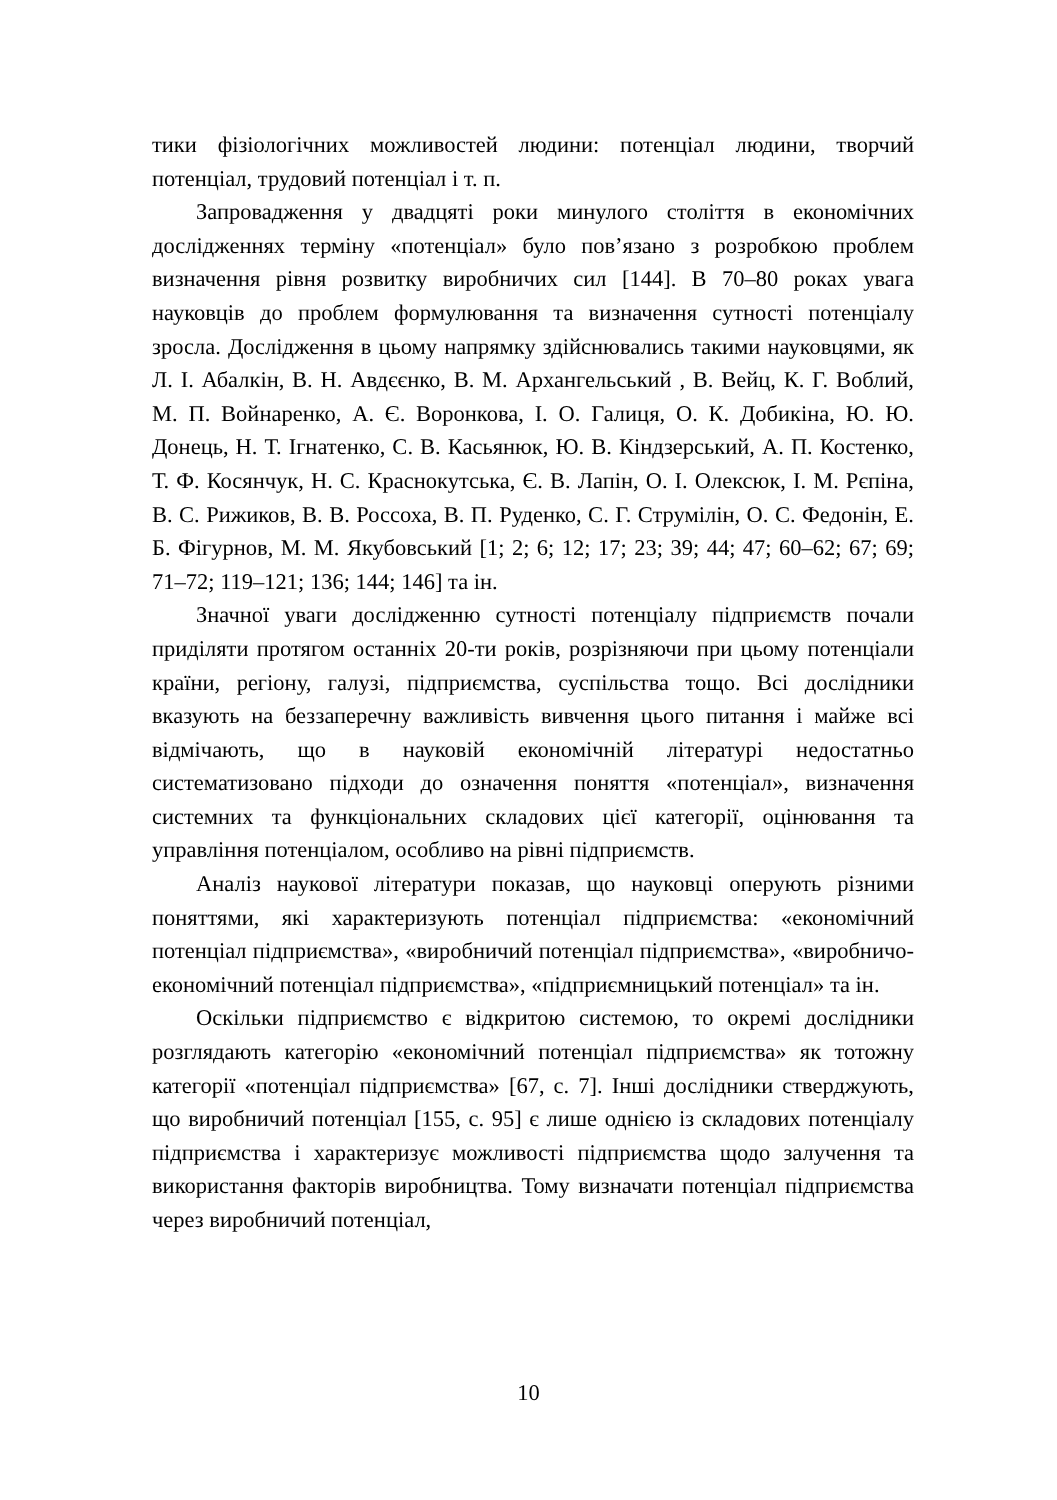тики фізіологічних можливостей людини: потенціал людини, творчий потенціал, трудовий потенціал і т. п.
Запровадження у двадцяті роки минулого століття в економічних дослідженнях терміну «потенціал» було пов’язано з розробкою проблем визначення рівня розвитку виробничих сил [144]. В 70–80 роках увага науковців до проблем формулювання та визначення сутності потенціалу зросла. Дослідження в цьому напрямку здійснювались такими науковцями, як Л. І. Абалкін, В. Н. Авдєєнко, В. М. Архангельський , В. Вейц, К. Г. Воблий, М. П. Войнаренко, А. Є. Воронкова, І. О. Галиця, О. К. Добикіна, Ю. Ю. Донець, Н. Т. Ігнатенко, С. В. Касьянюк, Ю. В. Кіндзерський, А. П. Костенко, Т. Ф. Косянчук, Н. С. Краснокутська, Є. В. Лапін, О. І. Олексюк, І. М. Рєпіна, В. С. Рижиков, В. В. Россоха, В. П. Руденко, С. Г. Струмілін, О. С. Федонін, Е. Б. Фігурнов, М. М. Якубовський [1; 2; 6; 12; 17; 23; 39; 44; 47; 60–62; 67; 69; 71–72; 119–121; 136; 144; 146] та ін.
Значної уваги дослідженню сутності потенціалу підприємств почали приділяти протягом останніх 20-ти років, розрізняючи при цьому потенціали країни, регіону, галузі, підприємства, суспільства тощо. Всі дослідники вказують на беззаперечну важливість вивчення цього питання і майже всі відмічають, що в науковій економічній літературі недостатньо систематизовано підходи до означення поняття «потенціал», визначення системних та функціональних складових цієї категорії, оцінювання та управління потенціалом, особливо на рівні підприємств.
Аналіз наукової літератури показав, що науковці оперують різними поняттями, які характеризують потенціал підприємства: «економічний потенціал підприємства», «виробничий потенціал підприємства», «виробничо-економічний потенціал підприємства», «підприємницький потенціал» та ін.
Оскільки підприємство є відкритою системою, то окремі дослідники розглядають категорію «економічний потенціал підприємства» як тотожну категорії «потенціал підприємства» [67, с. 7]. Інші дослідники стверджують, що виробничий потенціал [155, с. 95] є лише однією із складових потенціалу підприємства і характеризує можливості підприємства щодо залучення та використання факторів виробництва. Тому визначати потенціал підприємства через виробничий потенціал,
10